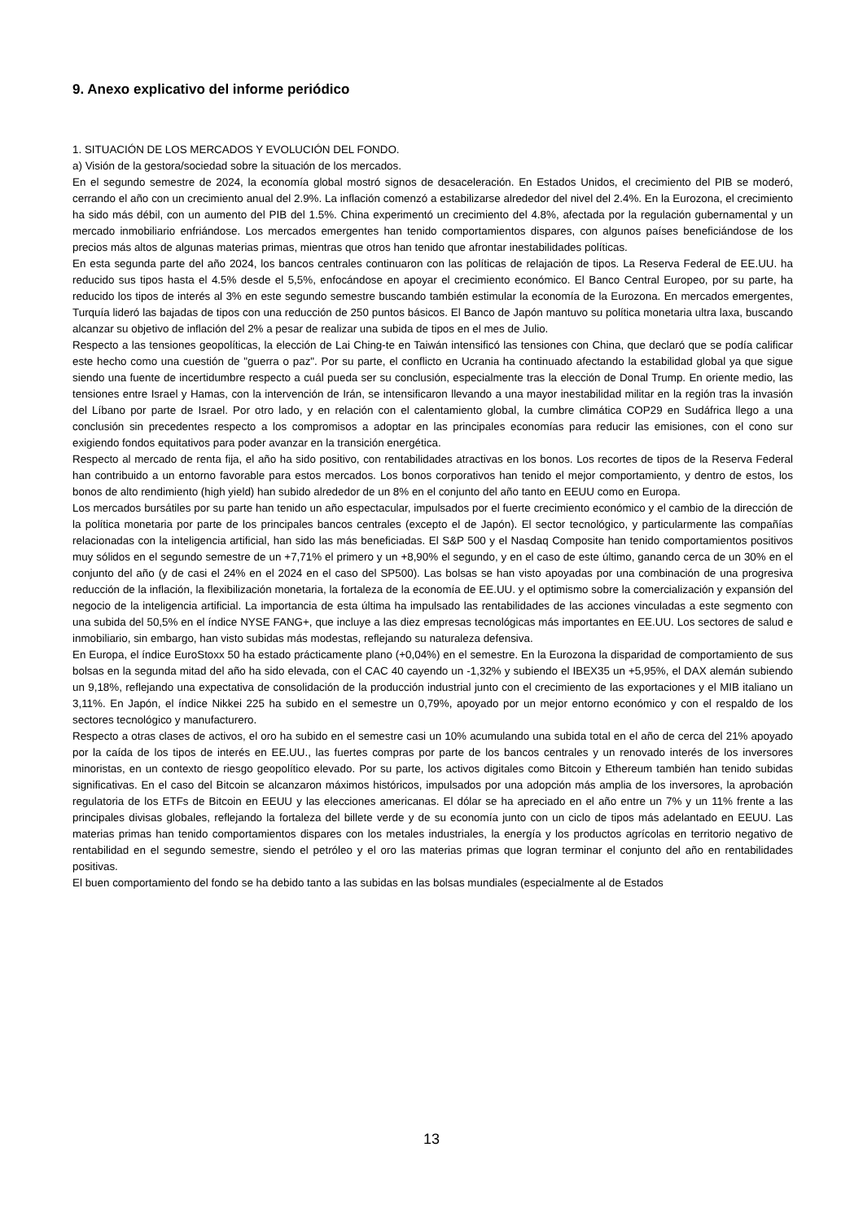9. Anexo explicativo del informe periódico
1. SITUACIÓN DE LOS MERCADOS Y EVOLUCIÓN DEL FONDO.
a) Visión de la gestora/sociedad sobre la situación de los mercados.
En el segundo semestre de 2024, la economía global mostró signos de desaceleración. En Estados Unidos, el crecimiento del PIB se moderó, cerrando el año con un crecimiento anual del 2.9%. La inflación comenzó a estabilizarse alrededor del nivel del 2.4%. En la Eurozona, el crecimiento ha sido más débil, con un aumento del PIB del 1.5%. China experimentó un crecimiento del 4.8%, afectada por la regulación gubernamental y un mercado inmobiliario enfriándose. Los mercados emergentes han tenido comportamientos dispares, con algunos países beneficiándose de los precios más altos de algunas materias primas, mientras que otros han tenido que afrontar inestabilidades políticas.
En esta segunda parte del año 2024, los bancos centrales continuaron con las políticas de relajación de tipos. La Reserva Federal de EE.UU. ha reducido sus tipos hasta el 4.5% desde el 5,5%, enfocándose en apoyar el crecimiento económico. El Banco Central Europeo, por su parte, ha reducido los tipos de interés al 3% en este segundo semestre buscando también estimular la economía de la Eurozona. En mercados emergentes, Turquía lideró las bajadas de tipos con una reducción de 250 puntos básicos. El Banco de Japón mantuvo su política monetaria ultra laxa, buscando alcanzar su objetivo de inflación del 2% a pesar de realizar una subida de tipos en el mes de Julio.
Respecto a las tensiones geopolíticas, la elección de Lai Ching-te en Taiwán intensificó las tensiones con China, que declaró que se podía calificar este hecho como una cuestión de "guerra o paz". Por su parte, el conflicto en Ucrania ha continuado afectando la estabilidad global ya que sigue siendo una fuente de incertidumbre respecto a cuál pueda ser su conclusión, especialmente tras la elección de Donal Trump. En oriente medio, las tensiones entre Israel y Hamas, con la intervención de Irán, se intensificaron llevando a una mayor inestabilidad militar en la región tras la invasión del Líbano por parte de Israel. Por otro lado, y en relación con el calentamiento global, la cumbre climática COP29 en Sudáfrica llego a una conclusión sin precedentes respecto a los compromisos a adoptar en las principales economías para reducir las emisiones, con el cono sur exigiendo fondos equitativos para poder avanzar en la transición energética.
Respecto al mercado de renta fija, el año ha sido positivo, con rentabilidades atractivas en los bonos. Los recortes de tipos de la Reserva Federal han contribuido a un entorno favorable para estos mercados. Los bonos corporativos han tenido el mejor comportamiento, y dentro de estos, los bonos de alto rendimiento (high yield) han subido alrededor de un 8% en el conjunto del año tanto en EEUU como en Europa.
Los mercados bursátiles por su parte han tenido un año espectacular, impulsados por el fuerte crecimiento económico y el cambio de la dirección de la política monetaria por parte de los principales bancos centrales (excepto el de Japón). El sector tecnológico, y particularmente las compañías relacionadas con la inteligencia artificial, han sido las más beneficiadas. El S&P 500 y el Nasdaq Composite han tenido comportamientos positivos muy sólidos en el segundo semestre de un +7,71% el primero y un +8,90% el segundo, y en el caso de este último, ganando cerca de un 30% en el conjunto del año (y de casi el 24% en el 2024 en el caso del SP500). Las bolsas se han visto apoyadas por una combinación de una progresiva reducción de la inflación, la flexibilización monetaria, la fortaleza de la economía de EE.UU. y el optimismo sobre la comercialización y expansión del negocio de la inteligencia artificial. La importancia de esta última ha impulsado las rentabilidades de las acciones vinculadas a este segmento con una subida del 50,5% en el índice NYSE FANG+, que incluye a las diez empresas tecnológicas más importantes en EE.UU. Los sectores de salud e inmobiliario, sin embargo, han visto subidas más modestas, reflejando su naturaleza defensiva.
En Europa, el índice EuroStoxx 50 ha estado prácticamente plano (+0,04%) en el semestre. En la Eurozona la disparidad de comportamiento de sus bolsas en la segunda mitad del año ha sido elevada, con el CAC 40 cayendo un -1,32% y subiendo el IBEX35 un +5,95%, el DAX alemán subiendo un 9,18%, reflejando una expectativa de consolidación de la producción industrial junto con el crecimiento de las exportaciones y el MIB italiano un 3,11%. En Japón, el índice Nikkei 225 ha subido en el semestre un 0,79%, apoyado por un mejor entorno económico y con el respaldo de los sectores tecnológico y manufacturero.
Respecto a otras clases de activos, el oro ha subido en el semestre casi un 10% acumulando una subida total en el año de cerca del 21% apoyado por la caída de los tipos de interés en EE.UU., las fuertes compras por parte de los bancos centrales y un renovado interés de los inversores minoristas, en un contexto de riesgo geopolítico elevado. Por su parte, los activos digitales como Bitcoin y Ethereum también han tenido subidas significativas. En el caso del Bitcoin se alcanzaron máximos históricos, impulsados por una adopción más amplia de los inversores, la aprobación regulatoria de los ETFs de Bitcoin en EEUU y las elecciones americanas. El dólar se ha apreciado en el año entre un 7% y un 11% frente a las principales divisas globales, reflejando la fortaleza del billete verde y de su economía junto con un ciclo de tipos más adelantado en EEUU. Las materias primas han tenido comportamientos dispares con los metales industriales, la energía y los productos agrícolas en territorio negativo de rentabilidad en el segundo semestre, siendo el petróleo y el oro las materias primas que logran terminar el conjunto del año en rentabilidades positivas.
El buen comportamiento del fondo se ha debido tanto a las subidas en las bolsas mundiales (especialmente al de Estados
13